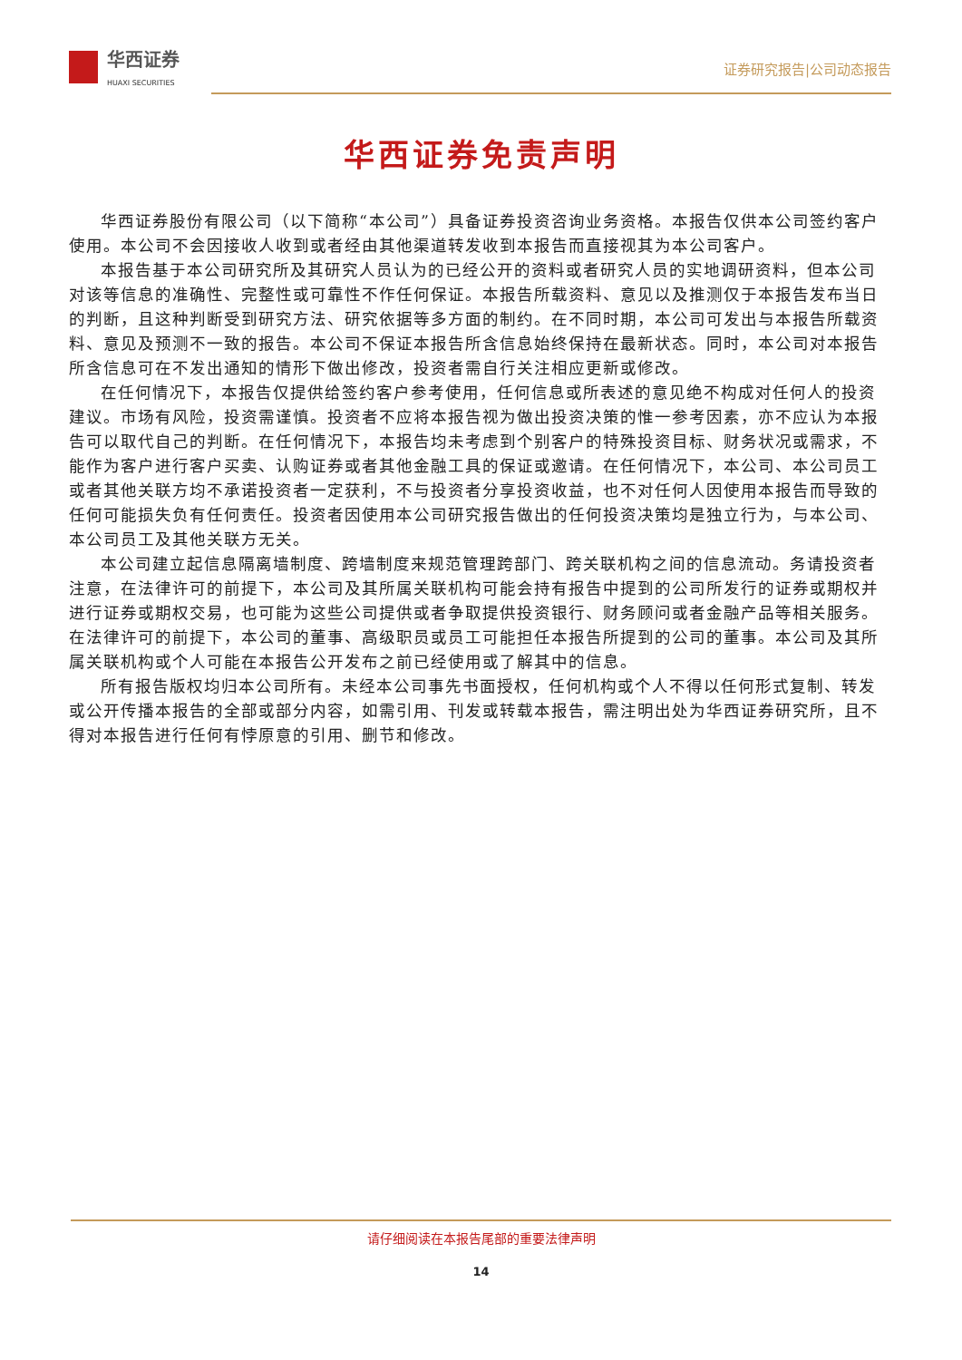华西证券
HUAXI SECURITIES
证券研究报告|公司动态报告
华西证券免责声明
华西证券股份有限公司（以下简称“本公司”）具备证券投资咨询业务资格。本报告仅供本公司签约客户使用。本公司不会因接收人收到或者经由其他渠道转发收到本报告而直接视其为本公司客户。
本报告基于本公司研究所及其研究人员认为的已经公开的资料或者研究人员的实地调研资料，但本公司对该等信息的准确性、完整性或可靠性不作任何保证。本报告所载资料、意见以及推测仅于本报告发布当日的判断，且这种判断受到研究方法、研究依据等多方面的制约。在不同时期，本公司可发出与本报告所载资料、意见及预测不一致的报告。本公司不保证本报告所含信息始终保持在最新状态。同时，本公司对本报告所含信息可在不发出通知的情形下做出修改，投资者需自行关注相应更新或修改。
在任何情况下，本报告仅提供给签约客户参考使用，任何信息或所表述的意见绝不构成对任何人的投资建议。市场有风险，投资需谨慎。投资者不应将本报告视为做出投资决策的惟一参考因素，亦不应认为本报告可以取代自己的判断。在任何情况下，本报告均未考虑到个别客户的特殊投资目标、财务状况或需求，不能作为客户进行客户买卖、认购证券或者其他金融工具的保证或邀请。在任何情况下，本公司、本公司员工或者其他关联方均不承诺投资者一定获利，不与投资者分享投资收益，也不对任何人因使用本报告而导致的任何可能损失负有任何责任。投资者因使用本公司研究报告做出的任何投资决策均是独立行为，与本公司、本公司员工及其他关联方无关。
本公司建立起信息隔离墙制度、跨墙制度来规范管理跨部门、跨关联机构之间的信息流动。务请投资者注意，在法律许可的前提下，本公司及其所属关联机构可能会持有报告中提到的公司所发行的证券或期权并进行证券或期权交易，也可能为这些公司提供或者争取提供投资银行、财务顾问或者金融产品等相关服务。在法律许可的前提下，本公司的董事、高级职员或员工可能担任本报告所提到的公司的董事。本公司及其所属关联机构或个人可能在本报告公开发布之前已经使用或了解其中的信息。
所有报告版权均归本公司所有。未经本公司事先书面授权，任何机构或个人不得以任何形式复制、转发或公开传播本报告的全部或部分内容，如需引用、刊发或转载本报告，需注明出处为华西证券研究所，且不得对本报告进行任何有悖原意的引用、删节和修改。
请仔细阅读在本报告尾部的重要法律声明
14